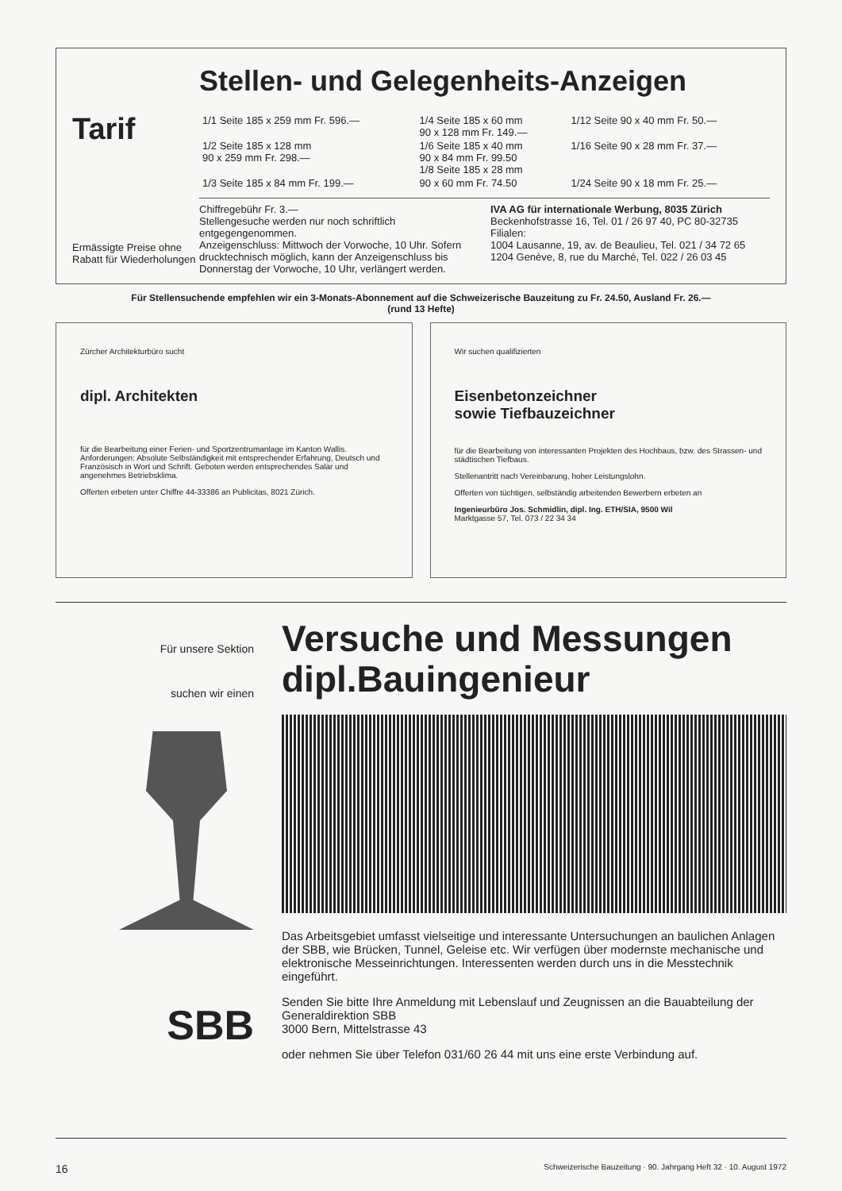Tarif
Ermässigte Preise ohne Rabatt für Wiederholungen
Stellen- und Gelegenheits-Anzeigen
| 1/1 Seite 185 x 259 mm Fr. 596.— | 1/4 Seite 185 x 60 mm 90 x 128 mm Fr. 149.— | 1/12 Seite 90 x 40 mm Fr. 50.— |
| 1/2 Seite 185 x 128 mm 90 x 259 mm Fr. 298.— | 1/6 Seite 185 x 40 mm 90 x 84 mm Fr. 99.50 1/8 Seite 185 x 28 mm | 1/16 Seite 90 x 28 mm Fr. 37.— |
| 1/3 Seite 185 x 84 mm Fr. 199.— | 90 x 60 mm Fr. 74.50 | 1/24 Seite 90 x 18 mm Fr. 25.— |
Chiffregebühr Fr. 3.—
Stellengesuche werden nur noch schriftlich entgegengenommen.
Anzeigenschluss: Mittwoch der Vorwoche, 10 Uhr. Sofern drucktechnisch möglich, kann der Anzeigenschluss bis Donnerstag der Vorwoche, 10 Uhr, verlängert werden.
IVA AG für internationale Werbung, 8035 Zürich
Beckenhofstrasse 16, Tel. 01 / 26 97 40, PC 80-32735
Filialen:
1004 Lausanne, 19, av. de Beaulieu, Tel. 021 / 34 72 65
1204 Genève, 8, rue du Marché, Tel. 022 / 26 03 45
Für Stellensuchende empfehlen wir ein 3-Monats-Abonnement auf die Schweizerische Bauzeitung zu Fr. 24.50, Ausland Fr. 26.—
(rund 13 Hefte)
Zürcher Architekturbüro sucht
dipl. Architekten
für die Bearbeitung einer Ferien- und Sportzentrumanlage im Kanton Wallis. Anforderungen: Absolute Selbständigkeit mit entsprechender Erfahrung, Deutsch und Französisch in Wort und Schrift. Geboten werden entsprechendes Salär und angenehmes Betriebsklima.
Offerten erbeten unter Chiffre 44-33386 an Publicitas, 8021 Zürich.
Wir suchen qualifizierten
Eisenbetonzeichner
sowie Tiefbauzeichner
für die Bearbeitung von interessanten Projekten des Hochbaus, bzw. des Strassen- und städtischen Tiefbaus.
Stellenantritt nach Vereinbarung, hoher Leistungslohn.
Offerten von tüchtigen, selbständig arbeitenden Bewerbern erbeten an
Ingenieurbüro Jos. Schmidlin, dipl. Ing. ETH/SIA, 9500 Wil
Marktgasse 57, Tel. 073 / 22 34 34
Für unsere Sektion
suchen wir einen
SBB
Versuche und Messungen
dipl.Bauingenieur
Das Arbeitsgebiet umfasst vielseitige und interessante Untersuchungen an baulichen Anlagen der SBB, wie Brücken, Tunnel, Geleise etc. Wir verfügen über modernste mechanische und elektronische Messeinrichtungen. Interessenten werden durch uns in die Messtechnik eingeführt.
Senden Sie bitte Ihre Anmeldung mit Lebenslauf und Zeugnissen an die Bauabteilung der Generaldirektion SBB
3000 Bern, Mittelstrasse 43
oder nehmen Sie über Telefon 031/60 26 44 mit uns eine erste Verbindung auf.
16 Schweizerische Bauzeitung · 90. Jahrgang Heft 32 · 10. August 1972